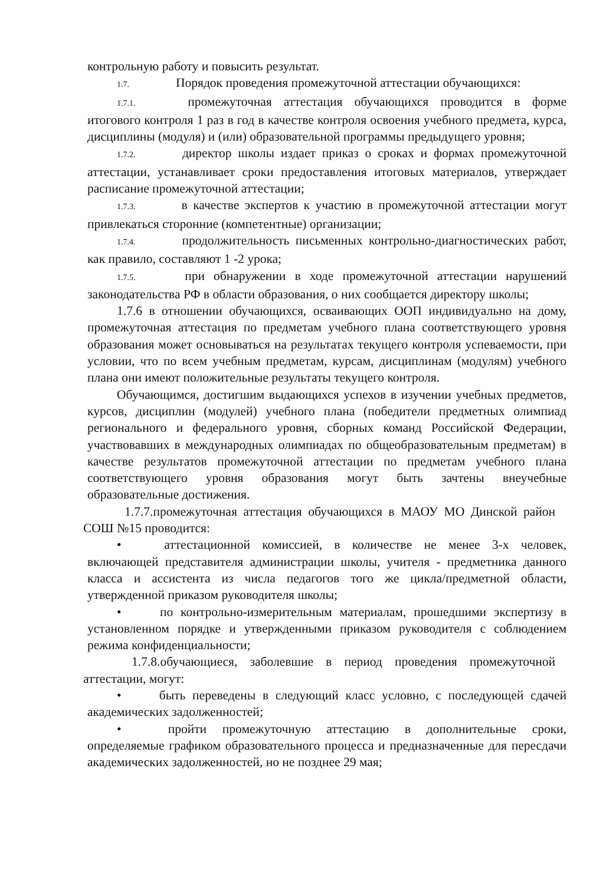контрольную работу и повысить результат.
1.7. Порядок проведения промежуточной аттестации обучающихся:
1.7.1. промежуточная аттестация обучающихся проводится в форме итогового контроля 1 раз в год в качестве контроля освоения учебного предмета, курса, дисциплины (модуля) и (или) образовательной программы предыдущего уровня;
1.7.2. директор школы издает приказ о сроках и формах промежуточной аттестации, устанавливает сроки предоставления итоговых материалов, утверждает расписание промежуточной аттестации;
1.7.3. в качестве экспертов к участию в промежуточной аттестации могут привлекаться сторонние (компетентные) организации;
1.7.4. продолжительность письменных контрольно-диагностических работ, как правило, составляют 1 -2 урока;
1.7.5. при обнаружении в ходе промежуточной аттестации нарушений законодательства РФ в области образования, о них сообщается директору школы;
1.7.6 в отношении обучающихся, осваивающих ООП индивидуально на дому, промежуточная аттестация по предметам учебного плана соответствующего уровня образования может основываться на результатах текущего контроля успеваемости, при условии, что по всем учебным предметам, курсам, дисциплинам (модулям) учебного плана они имеют положительные результаты текущего контроля.
Обучающимся, достигшим выдающихся успехов в изучении учебных предметов, курсов, дисциплин (модулей) учебного плана (победители предметных олимпиад регионального и федерального уровня, сборных команд Российской Федерации, участвовавших в международных олимпиадах по общеобразовательным предметам) в качестве результатов промежуточной аттестации по предметам учебного плана соответствующего уровня образования могут быть зачтены внеучебные образовательные достижения.
1.7.7.промежуточная аттестация обучающихся в МАОУ МО Динской район СОШ №15 проводится:
• аттестационной комиссией, в количестве не менее 3-х человек, включающей представителя администрации школы, учителя - предметника данного класса и ассистента из числа педагогов того же цикла/предметной области, утвержденной приказом руководителя школы;
• по контрольно-измерительным материалам, прошедшими экспертизу в установленном порядке и утвержденными приказом руководителя с соблюдением режима конфиденциальности;
1.7.8.обучающиеся, заболевшие в период проведения промежуточной аттестации, могут:
• быть переведены в следующий класс условно, с последующей сдачей академических задолженностей;
• пройти промежуточную аттестацию в дополнительные сроки, определяемые графиком образовательного процесса и предназначенные для пересдачи академических задолженностей, но не позднее 29 мая;